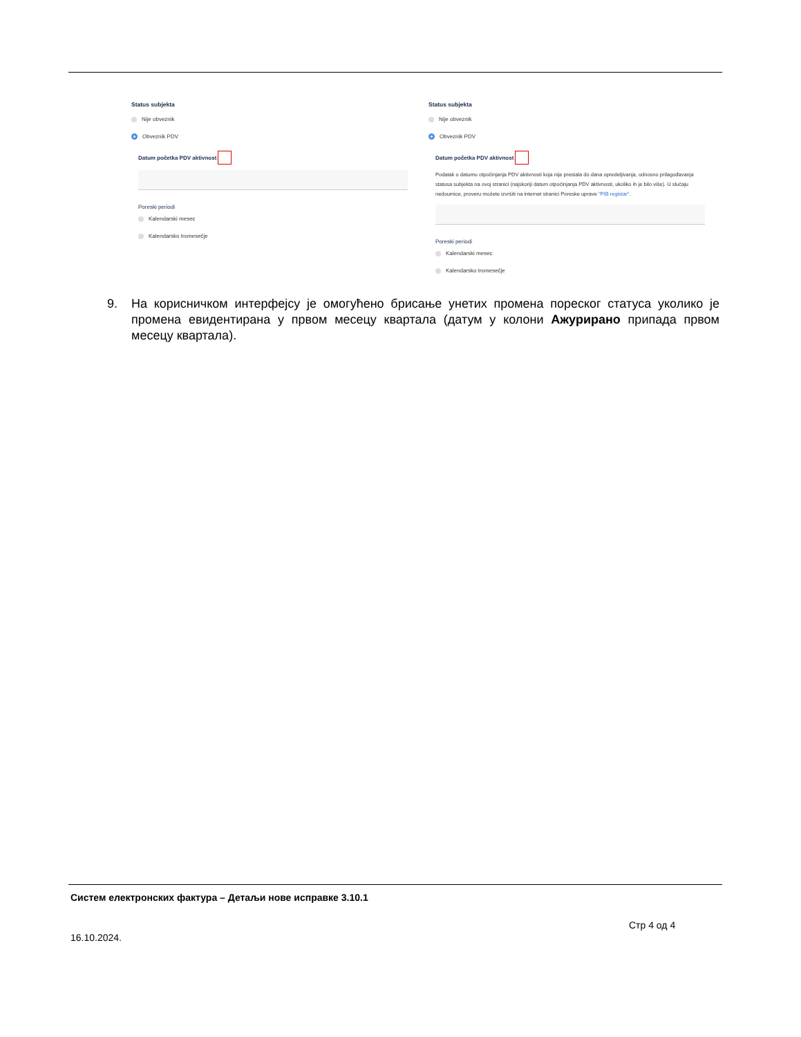Status subjekta
Nije obveznik
Obveznik PDV
Datum početka PDV aktivnost
Poreski periodi
Kalendarski mesec
Kalendarsko tromesečje
Status subjekta
Nije obveznik
Obveznik PDV
Datum početka PDV aktivnost
Podatak o datumu otpočinjanja PDV aktivnosti koja nije prestala do dana opredeljivanja, odnosno prilagođavanja statusa subjekta na ovoj stranici (najskoriji datum otpočinjanja PDV aktivnosti, ukoliko ih je bilo više). U slučaju nedoumice, proveru možete izvršiti na internet stranici Poreske uprave "PIB registar".
Poreski periodi
Kalendarski mesec
Kalendarsko tromesečje
9. На корисничком интерфејсу је омогућено брисање унетих промена пореског статуса уколико је промена евидентирана у првом месецу квартала (датум у колони Ажурирано припада првом месецу квартала).
Систем електронских фактура – Детаљи нове исправке 3.10.1
Стр 4 од 4
16.10.2024.